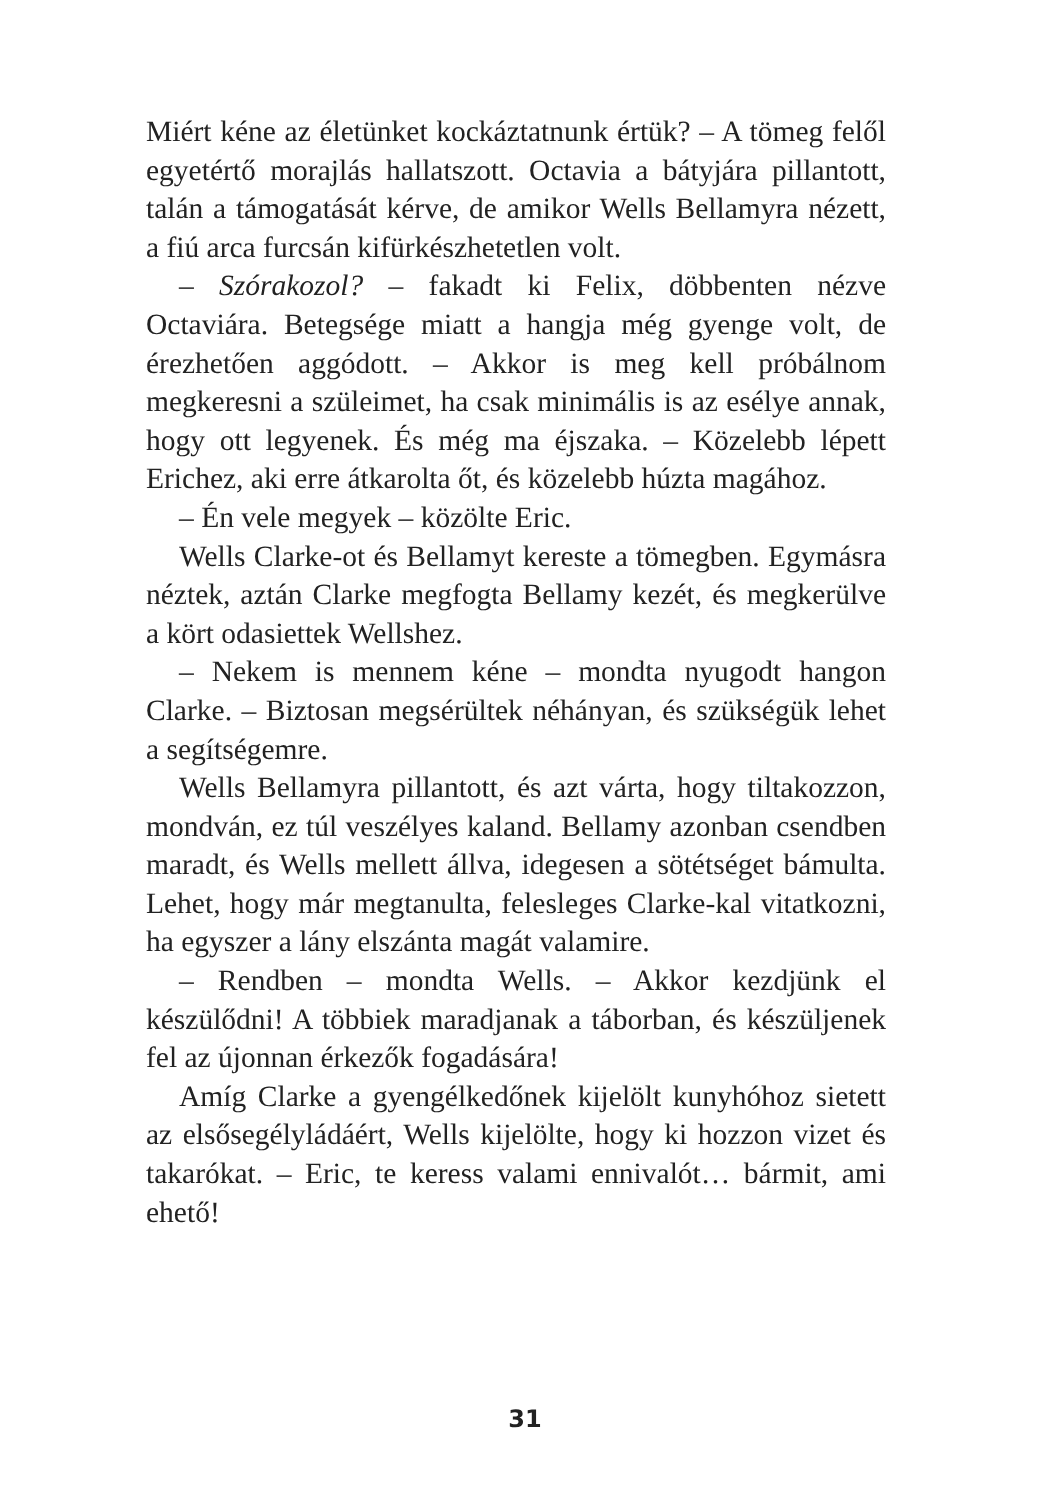Miért kéne az életünket kockáztatnunk értük? – A tömeg felől egyetértő morajlás hallatszott. Octavia a bátyjára pillantott, talán a támogatását kérve, de amikor Wells Bellamyra nézett, a fiú arca furcsán kifürkészhetetlen volt.
– Szórakozol? – fakadt ki Felix, döbbenten nézve Octaviára. Betegsége miatt a hangja még gyenge volt, de érezhetően aggódott. – Akkor is meg kell próbálnom megkeresni a szüleimet, ha csak minimális is az esélye annak, hogy ott legyenek. És még ma éjszaka. – Közelebb lépett Erichez, aki erre átkarolta őt, és közelebb húzta magához.
– Én vele megyek – közölte Eric.
Wells Clarke-ot és Bellamyt kereste a tömegben. Egymásra néztek, aztán Clarke megfogta Bellamy kezét, és megkerülve a kört odasiettek Wellshez.
– Nekem is mennem kéne – mondta nyugodt hangon Clarke. – Biztosan megsérültek néhányan, és szükségük lehet a segítségemre.
Wells Bellamyra pillantott, és azt várta, hogy tiltakozzon, mondván, ez túl veszélyes kaland. Bellamy azonban csendben maradt, és Wells mellett állva, idegesen a sötétséget bámulta. Lehet, hogy már megtanulta, felesleges Clarke-kal vitatkozni, ha egyszer a lány elszánta magát valamire.
– Rendben – mondta Wells. – Akkor kezdjünk el készülődni! A többiek maradjanak a táborban, és készüljenek fel az újonnan érkezők fogadására!
Amíg Clarke a gyengélkedőnek kijelölt kunyhóhoz sietett az elsősegélyládáért, Wells kijelölte, hogy ki hozzon vizet és takarókat. – Eric, te keress valami ennivalót… bármit, ami ehető!
31